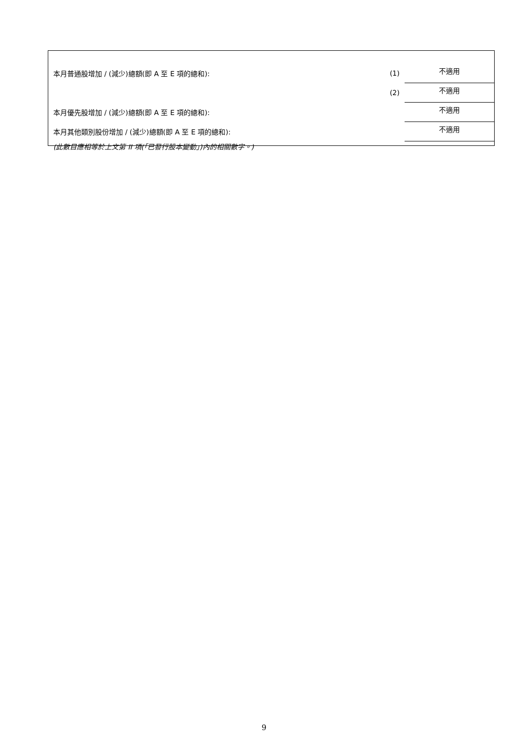| 本月普通股增加 / (減少)總額(即 A 至 E 項的總和): | (1) | 不適用 |
| | (2) | 不適用 |
| 本月優先股增加 / (減少)總額(即 A 至 E 項的總和): | | 不適用 |
| 本月其他類別股份增加 / (減少)總額(即 A 至 E 項的總和): | | 不適用 |
(此數目應相等於上文第 II 項(「已發行股本變動」)內的相關數字。)
9